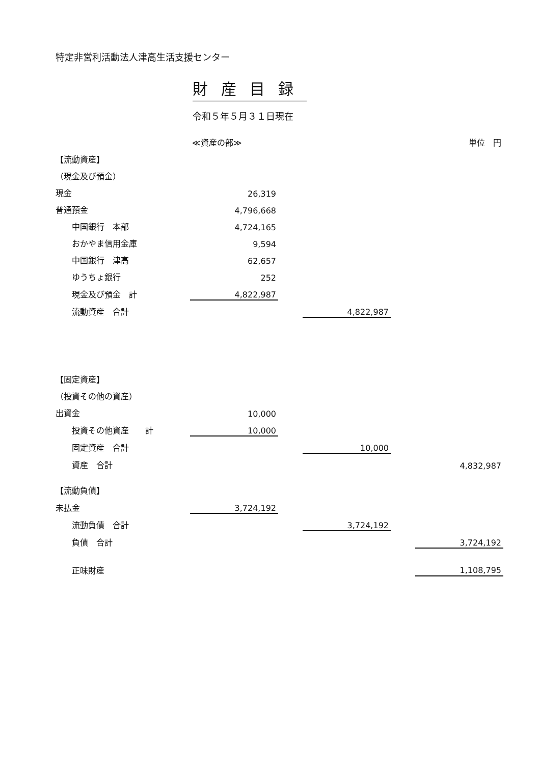特定非営利活動法人津高生活支援センター
財産目録
令和５年５月３１日現在
| | ≪資産の部≫ | | | | 単位 円 |
| 【流動資産】 | | | | | |
| （現金及び預金） | | | | | |
| 現金 | 26,319 | | | | |
| 普通預金 | 4,796,668 | | | | |
| 中国銀行 本部 | 4,724,165 | | | | |
| おかやま信用金庫 | 9,594 | | | | |
| 中国銀行 津高 | 62,657 | | | | |
| ゆうちょ銀行 | 252 | | | | |
| 現金及び預金 計 | 4,822,987 | | | | |
| 流動資産 合計 | | | 4,822,987 | | |
| 【固定資産】 | | | | | |
| （投資その他の資産） | | | | | |
| 出資金 | 10,000 | | | | |
| 投資その他資産 計 | 10,000 | | | | |
| 固定資産 合計 | | | 10,000 | | |
| 資産 合計 | | | | | 4,832,987 |
| 【流動負債】 | | | | | |
| 未払金 | 3,724,192 | | | | |
| 流動負債 合計 | | | 3,724,192 | | |
| 負債 合計 | | | | | 3,724,192 |
| 正味財産 | | | | | 1,108,795 |